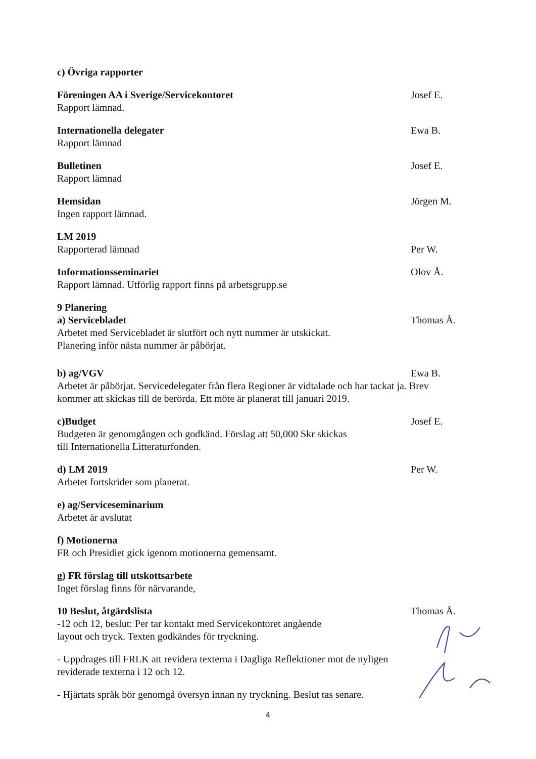c) Övriga rapporter
Föreningen AA i Sverige/Servicekontoret Josef E.
Rapport lämnad.
Internationella delegater Ewa B.
Rapport lämnad
Bulletinen Josef E.
Rapport lämnad
Hemsidan Jörgen M.
Ingen rapport lämnad.
LM 2019
Rapporterad lämnad Per W.
Informationsseminariet Olov Å.
Rapport lämnad. Utförlig rapport finns på arbetsgrupp.se
9 Planering
a) Servicebladet Thomas Å.
Arbetet med Servicebladet är slutfört och nytt nummer är utskickat.
Planering inför nästa nummer är påbörjat.
b) ag/VGV Ewa B.
Arbetet är påbörjat. Servicedelegater från flera Regioner är vidtalade och har tackat ja. Brev kommer att skickas till de berörda. Ett möte är planerat till januari 2019.
c)Budget Josef E.
Budgeten är genomgången och godkänd. Förslag att 50,000 Skr skickas
till Internationella Litteraturfonden.
d) LM 2019 Per W.
Arbetet fortskrider som planerat.
e) ag/Serviceseminarium
Arbetet är avslutat
f) Motionerna
FR och Presidiet gick igenom motionerna gemensamt.
g) FR förslag till utskottsarbete
Inget förslag finns för närvarande,
10 Beslut, åtgärdslista Thomas Å.
-12 och 12, beslut: Per tar kontakt med Servicekontoret angående
layout och tryck. Texten godkändes för tryckning.
- Uppdrages till FRLK att revidera texterna i Dagliga Reflektioner mot de nyligen
reviderade texterna i 12 och 12.
- Hjärtats språk bör genomgå översyn innan ny tryckning. Beslut tas senare.
4